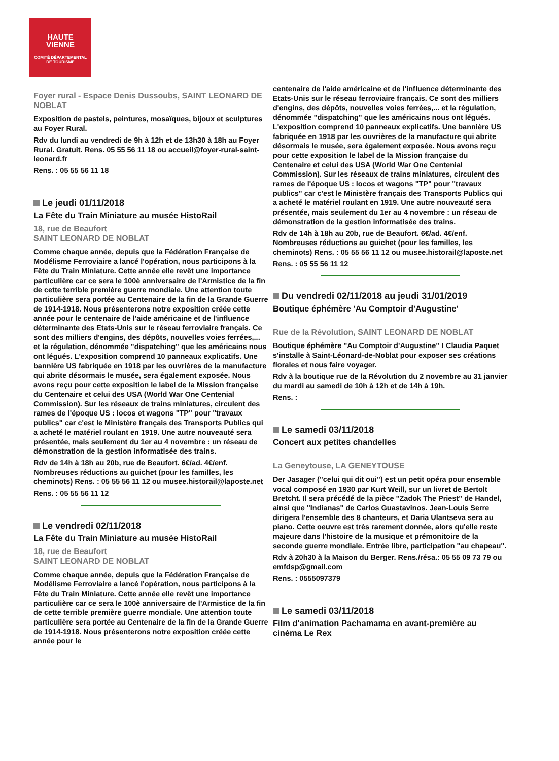HAUTE
VIENNE
COMITÉ DÉPARTEMENTAL
DE TOURISME
Foyer rural - Espace Denis Dussoubs, SAINT LEONARD DE NOBLAT
Exposition de pastels, peintures, mosaïques, bijoux et sculptures au Foyer Rural.
Rdv du lundi au vendredi de 9h à 12h et de 13h30 à 18h au Foyer Rural. Gratuit. Rens. 05 55 56 11 18 ou accueil@foyer-rural-saint-leonard.fr
Rens. : 05 55 56 11 18
Le jeudi 01/11/2018
La Fête du Train Miniature au musée HistoRail
18, rue de Beaufort
SAINT LEONARD DE NOBLAT
Comme chaque année, depuis que la Fédération Française de Modélisme Ferroviaire a lancé l'opération, nous participons à la Fête du Train Miniature. Cette année elle revêt une importance particulière car ce sera le 100è anniversaire de l'Armistice de la fin de cette terrible première guerre mondiale. Une attention toute particulière sera portée au Centenaire de la fin de la Grande Guerre de 1914-1918. Nous présenterons notre exposition créée cette année pour le centenaire de l'aide américaine et de l'influence déterminante des Etats-Unis sur le réseau ferroviaire français. Ce sont des milliers d'engins, des dépôts, nouvelles voies ferrées,... et la régulation, dénommée "dispatching" que les américains nous ont légués. L'exposition comprend 10 panneaux explicatifs. Une bannière US fabriquée en 1918 par les ouvrières de la manufacture qui abrite désormais le musée, sera également exposée. Nous avons reçu pour cette exposition le label de la Mission française du Centenaire et celui des USA (World War One Centenial Commission). Sur les réseaux de trains miniatures, circulent des rames de l'époque US : locos et wagons "TP" pour "travaux publics" car c'est le Ministère français des Transports Publics qui a acheté le matériel roulant en 1919. Une autre nouveauté sera présentée, mais seulement du 1er au 4 novembre : un réseau de démonstration de la gestion informatisée des trains.
Rdv de 14h à 18h au 20b, rue de Beaufort. 6€/ad. 4€/enf. Nombreuses réductions au guichet (pour les familles, les cheminots) Rens. : 05 55 56 11 12 ou musee.historail@laposte.net
Rens. : 05 55 56 11 12
Le vendredi 02/11/2018
La Fête du Train Miniature au musée HistoRail
18, rue de Beaufort
SAINT LEONARD DE NOBLAT
Comme chaque année, depuis que la Fédération Française de Modélisme Ferroviaire a lancé l'opération, nous participons à la Fête du Train Miniature. Cette année elle revêt une importance particulière car ce sera le 100è anniversaire de l'Armistice de la fin de cette terrible première guerre mondiale. Une attention toute particulière sera portée au Centenaire de la fin de la Grande Guerre de 1914-1918. Nous présenterons notre exposition créée cette année pour le
centenaire de l'aide américaine et de l'influence déterminante des Etats-Unis sur le réseau ferroviaire français. Ce sont des milliers d'engins, des dépôts, nouvelles voies ferrées,... et la régulation, dénommée "dispatching" que les américains nous ont légués. L'exposition comprend 10 panneaux explicatifs. Une bannière US fabriquée en 1918 par les ouvrières de la manufacture qui abrite désormais le musée, sera également exposée. Nous avons reçu pour cette exposition le label de la Mission française du Centenaire et celui des USA (World War One Centenial Commission). Sur les réseaux de trains miniatures, circulent des rames de l'époque US : locos et wagons "TP" pour "travaux publics" car c'est le Ministère français des Transports Publics qui a acheté le matériel roulant en 1919. Une autre nouveauté sera présentée, mais seulement du 1er au 4 novembre : un réseau de démonstration de la gestion informatisée des trains.
Rdv de 14h à 18h au 20b, rue de Beaufort. 6€/ad. 4€/enf. Nombreuses réductions au guichet (pour les familles, les cheminots) Rens. : 05 55 56 11 12 ou musee.historail@laposte.net
Rens. : 05 55 56 11 12
Du vendredi 02/11/2018 au jeudi 31/01/2019
Boutique éphémère 'Au Comptoir d'Augustine'
Rue de la Révolution, SAINT LEONARD DE NOBLAT
Boutique éphémère "Au Comptoir d'Augustine" ! Claudia Paquet s'installe à Saint-Léonard-de-Noblat pour exposer ses créations florales et nous faire voyager.
Rdv à la boutique rue de la Révolution du 2 novembre au 31 janvier du mardi au samedi de 10h à 12h et de 14h à 19h.
Rens. :
Le samedi 03/11/2018
Concert aux petites chandelles
La Geneytouse, LA GENEYTOUSE
Der Jasager ("celui qui dit oui") est un petit opéra pour ensemble vocal composé en 1930 par Kurt Weill, sur un livret de Bertolt Bretcht. Il sera précédé de la pièce "Zadok The Priest" de Handel, ainsi que "Indianas" de Carlos Guastavinos. Jean-Louis Serre dirigera l'ensemble des 8 chanteurs, et Daria Ulantseva sera au piano. Cette oeuvre est très rarement donnée, alors qu'elle reste majeure dans l'histoire de la musique et prémonitoire de la seconde guerre mondiale. Entrée libre, participation "au chapeau".
Rdv à 20h30 à la Maison du Berger. Rens./résa.: 05 55 09 73 79 ou emfdsp@gmail.com
Rens. : 0555097379
Le samedi 03/11/2018
Film d'animation Pachamama en avant-première au cinéma Le Rex